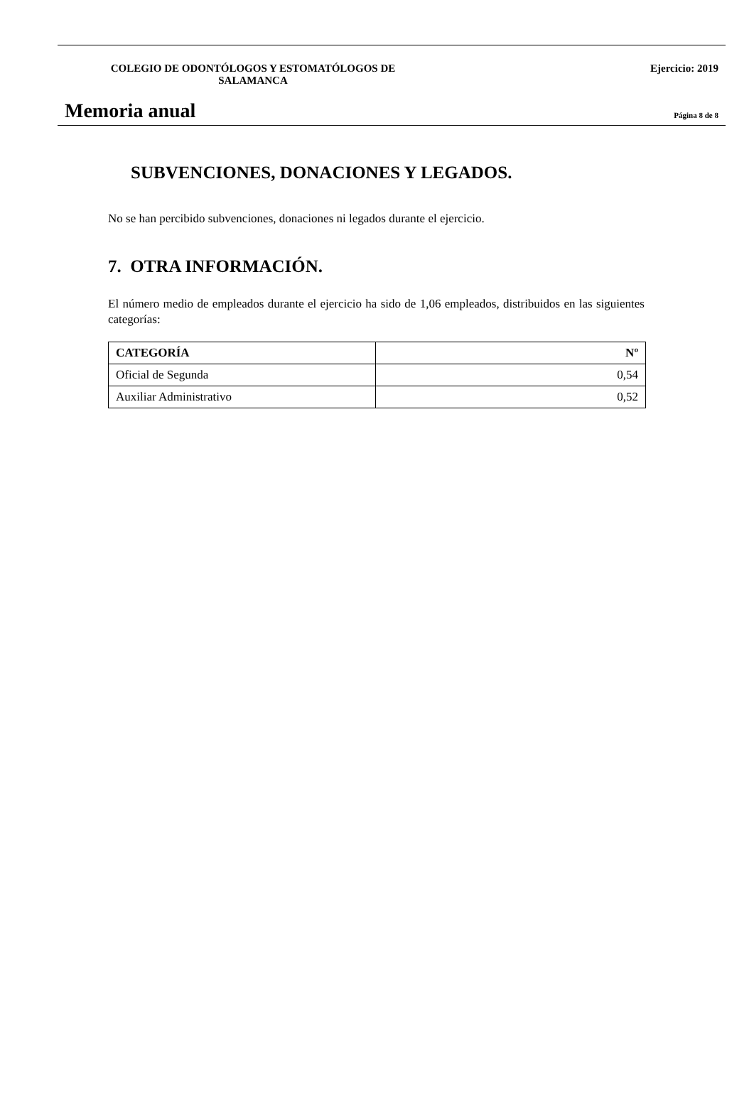COLEGIO DE ODONTÓLOGOS Y ESTOMATÓLOGOS DE SALAMANCA Ejercicio: 2019
Memoria anual
Página 8 de 8
SUBVENCIONES, DONACIONES Y LEGADOS.
No se han percibido subvenciones, donaciones ni legados durante el ejercicio.
7. OTRA INFORMACIÓN.
El número medio de empleados durante el ejercicio ha sido de 1,06 empleados, distribuidos en las siguientes categorías:
| CATEGORÍA | Nº |
| --- | --- |
| Oficial de Segunda | 0,54 |
| Auxiliar Administrativo | 0,52 |